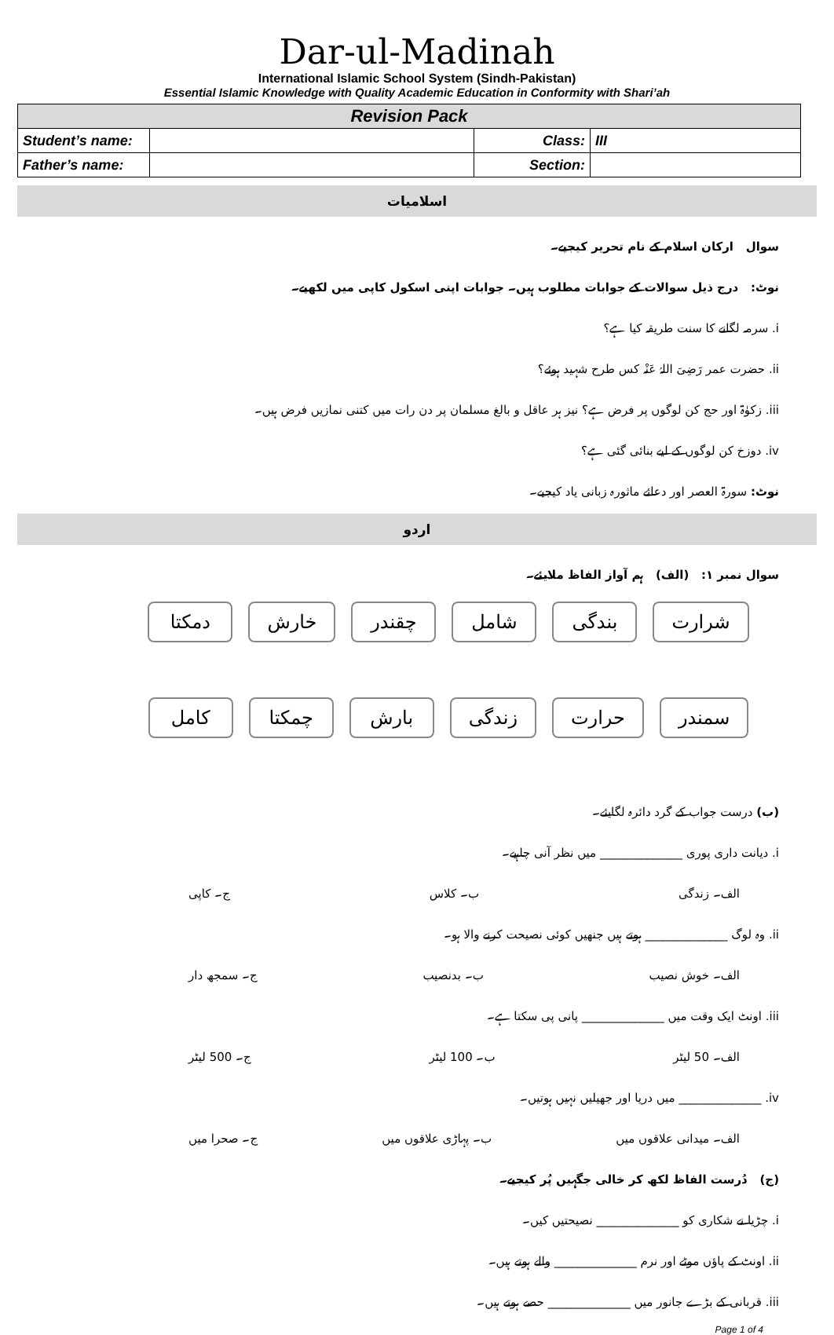Dar-ul-Madinah
International Islamic School System (Sindh-Pakistan)
Essential Islamic Knowledge with Quality Academic Education in Conformity with Shari’ah
| Revision Pack | | | |
| --- | --- | --- | --- |
| Student’s name: | | Class: | III |
| Father’s name: | | Section: | |
اسلامیات
سوال ارکان اسلام کے نام تحریر کیجیے۔
نوٹ: درج ذیل سوالات کے جوابات مطلوب ہیں۔ جوابات اپنی اسکول کاپی میں لکھیے۔
i. سرمہ لگانے کا سنت طریقہ کیا ہے؟
ii. حضرت عمر رَضِیَ اللہُ عَنْہ کس طرح شہید ہوئے؟
iii. زکوٰۃ اور حج کن لوگوں پر فرض ہے؟ نیز ہر عاقل و بالغ مسلمان پر دن رات میں کتنی نمازیں فرض ہیں۔
iv. دوزخ کن لوگوں کے لیے بنائی گئی ہے؟
نوٹ: سورۃ العصر اور دعائے ماثورہ زبانی یاد کیجیے۔
اردو
سوال نمبر ۱: (الف) ہم آواز الفاظ ملایئے۔
شرارت بندگی شامل چقندر خارش دمکتا
سمندر حرارت زندگی بارش چمکتا کامل
(ب) درست جواب کے گرد دائرہ لگایئے۔
i. دیانت داری پوری ______________ میں نظر آنی چاہیے۔
الف۔ زندگی ب۔ کلاس ج۔ کاپی
ii. وہ لوگ ______________ ہوتے ہیں جنھیں کوئی نصیحت کرنے والا ہو۔
الف۔ خوش نصیب ب۔ بدنصیب ج۔ سمجھ دار
iii. اونٹ ایک وقت میں ______________ پانی پی سکتا ہے۔
الف۔ 50 لیٹر ب۔ 100 لیٹر ج۔ 500 لیٹر
iv. ______________ میں دریا اور جھیلیں نہیں ہوتیں۔
الف۔ میدانی علاقوں میں ب۔ پہاڑی علاقوں میں ج۔ صحرا میں
(ج) دُرست الفاظ لکھ کر خالی جگہیں پُر کیجیے۔
i. چڑیا نے شکاری کو ______________ نصیحتیں کیں۔
ii. اونٹ کے پاؤں موٹے اور نرم ______________ والے ہوتے ہیں۔
iii. قربانی کے بڑے جانور میں ______________ حصے ہوتے ہیں۔
Page 1 of 4